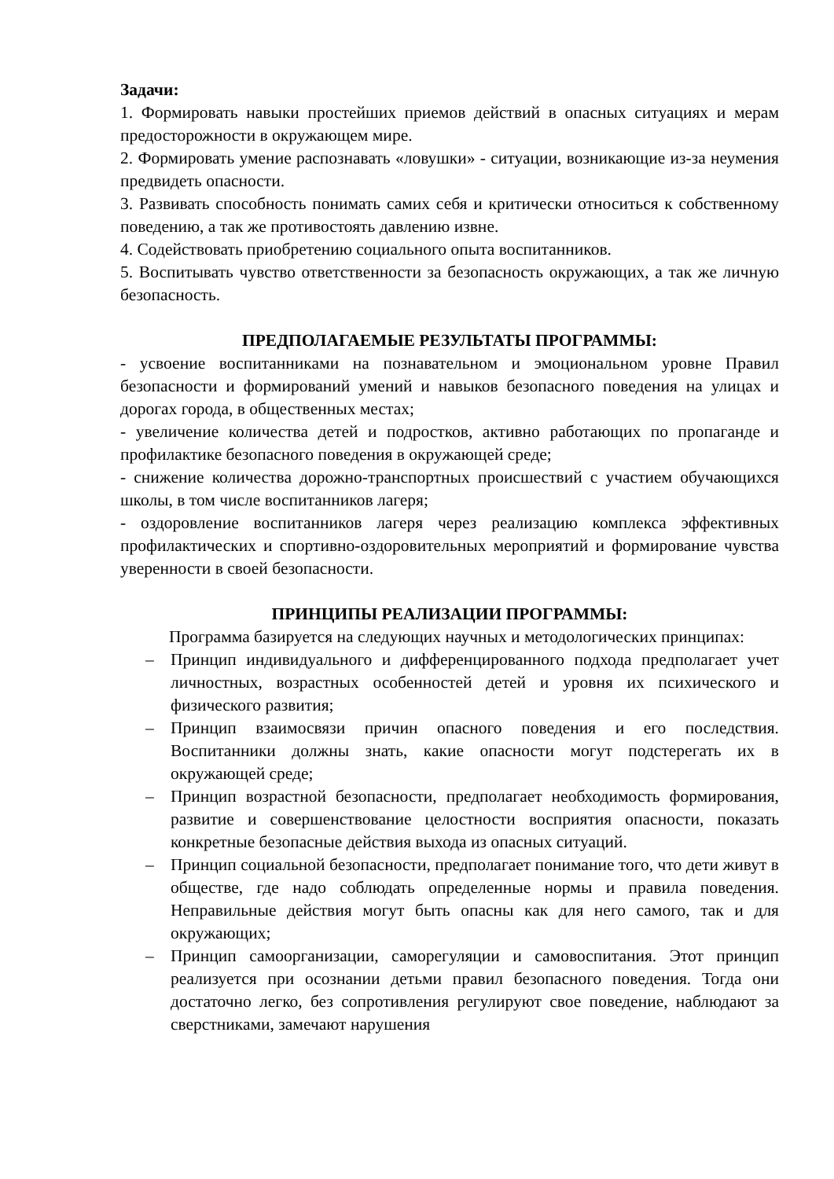Задачи:
1. Формировать навыки простейших приемов действий в опасных ситуациях и мерам предосторожности в окружающем мире.
2. Формировать умение распознавать «ловушки» - ситуации, возникающие из-за неумения предвидеть опасности.
3. Развивать способность понимать самих себя и критически относиться к собственному поведению, а так же противостоять давлению извне.
4. Содействовать приобретению социального опыта воспитанников.
5. Воспитывать чувство ответственности за безопасность окружающих, а так же личную безопасность.
ПРЕДПОЛАГАЕМЫЕ РЕЗУЛЬТАТЫ ПРОГРАММЫ:
- усвоение воспитанниками на познавательном и эмоциональном уровне Правил безопасности и формирований умений и навыков безопасного поведения на улицах и дорогах города, в общественных местах;
- увеличение количества детей и подростков, активно работающих по пропаганде и профилактике безопасного поведения в окружающей среде;
- снижение количества дорожно-транспортных происшествий с участием обучающихся школы, в том числе воспитанников лагеря;
- оздоровление воспитанников лагеря через реализацию комплекса эффективных профилактических и спортивно-оздоровительных мероприятий и формирование чувства уверенности в своей безопасности.
ПРИНЦИПЫ РЕАЛИЗАЦИИ ПРОГРАММЫ:
Программа базируется на следующих научных и методологических принципах:
– Принцип индивидуального и дифференцированного подхода предполагает учет личностных, возрастных особенностей детей и уровня их психического и физического развития;
– Принцип взаимосвязи причин опасного поведения и его последствия. Воспитанники должны знать, какие опасности могут подстерегать их в окружающей среде;
– Принцип возрастной безопасности, предполагает необходимость формирования, развитие и совершенствование целостности восприятия опасности, показать конкретные безопасные действия выхода из опасных ситуаций.
– Принцип социальной безопасности, предполагает понимание того, что дети живут в обществе, где надо соблюдать определенные нормы и правила поведения. Неправильные действия могут быть опасны как для него самого, так и для окружающих;
– Принцип самоорганизации, саморегуляции и самовоспитания. Этот принцип реализуется при осознании детьми правил безопасного поведения. Тогда они достаточно легко, без сопротивления регулируют свое поведение, наблюдают за сверстниками, замечают нарушения